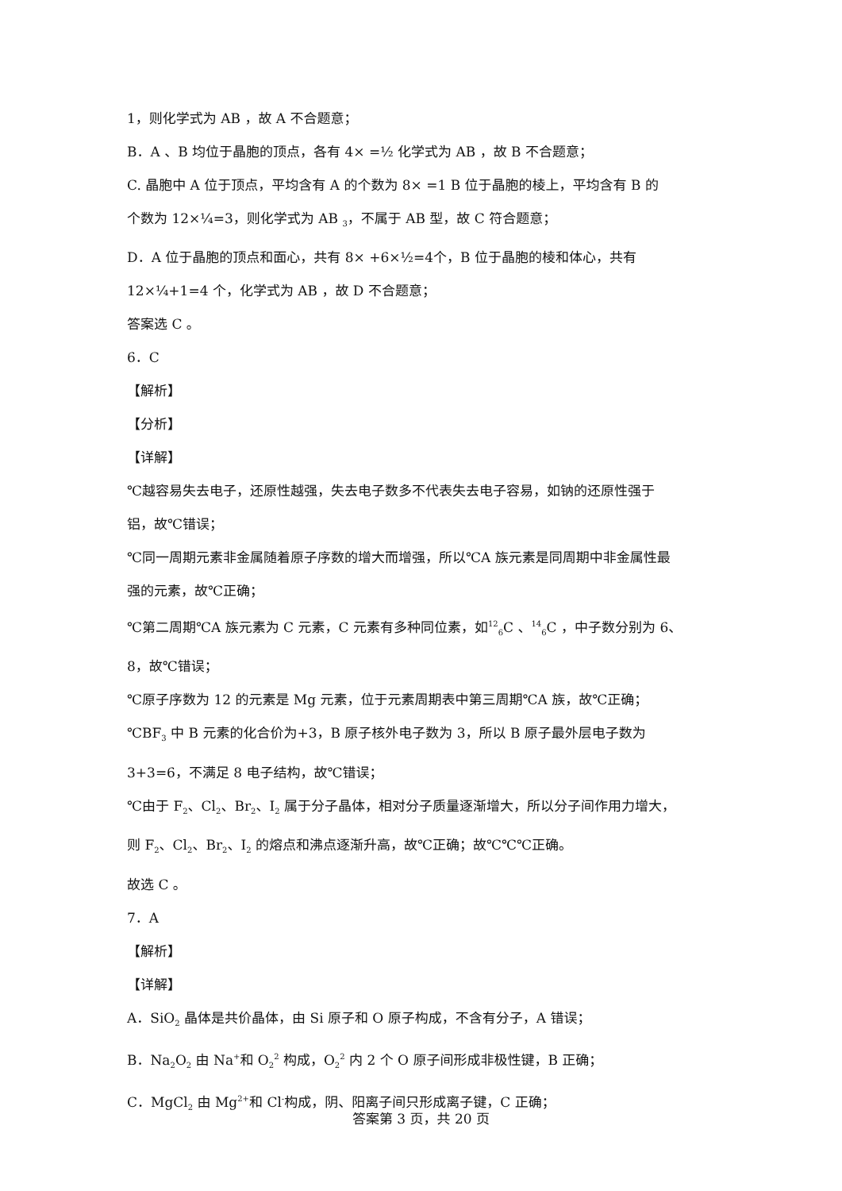1，则化学式为 AB ，故 A 不合题意；
B．A 、B 均位于晶胞的顶点，各有 4× =½ 化学式为 AB ，故 B 不合题意；
C. 晶胞中 A 位于顶点，平均含有 A 的个数为 8× =1 B 位于晶胞的棱上，平均含有 B 的
个数为 12×¼=3，则化学式为 AB <sub>3</sub>，不属于 AB 型，故 C 符合题意；
D．A 位于晶胞的顶点和面心，共有 8× +6×½=4个，B 位于晶胞的棱和体心，共有
12×¼+1=4 个，化学式为 AB ，故 D 不合题意；
答案选 C 。
6．C
【解析】
【分析】
【详解】
℃越容易失去电子，还原性越强，失去电子数多不代表失去电子容易，如钠的还原性强于
铝，故℃错误；
℃同一周期元素非金属随着原子序数的增大而增强，所以℃A 族元素是同周期中非金属性最
强的元素，故℃正确；
℃第二周期℃A 族元素为 C 元素，C 元素有多种同位素，如<sup>12</sup><sub>6</sub>C 、<sup>14</sup><sub>6</sub>C ，中子数分别为 6、
8，故℃错误；
℃原子序数为 12 的元素是 Mg 元素，位于元素周期表中第三周期℃A 族，故℃正确；
℃BF<sub>3</sub> 中 B 元素的化合价为+3，B 原子核外电子数为 3，所以 B 原子最外层电子数为
3+3=6，不满足 8 电子结构，故℃错误；
℃由于 F<sub>2</sub>、Cl<sub>2</sub>、Br<sub>2</sub>、I<sub>2</sub> 属于分子晶体，相对分子质量逐渐增大，所以分子间作用力增大，
则 F<sub>2</sub>、Cl<sub>2</sub>、Br<sub>2</sub>、I<sub>2</sub> 的熔点和沸点逐渐升高，故℃正确；故℃℃℃正确。
故选 C 。
7．A
【解析】
【详解】
A．SiO<sub>2</sub> 晶体是共价晶体，由 Si 原子和 O 原子构成，不含有分子，A 错误；
B．Na<sub>2</sub>O<sub>2</sub> 由 Na<sup>+</sup>和 O<sub>2</sub><sup>2</sup> 构成，O<sub>2</sub><sup>2</sup> 内 2 个 O 原子间形成非极性键，B 正确；
C．MgCl<sub>2</sub> 由 Mg<sup>2+</sup>和 Cl<sup>-</sup>构成，阴、阳离子间只形成离子键，C 正确；
答案第 3 页，共 20 页